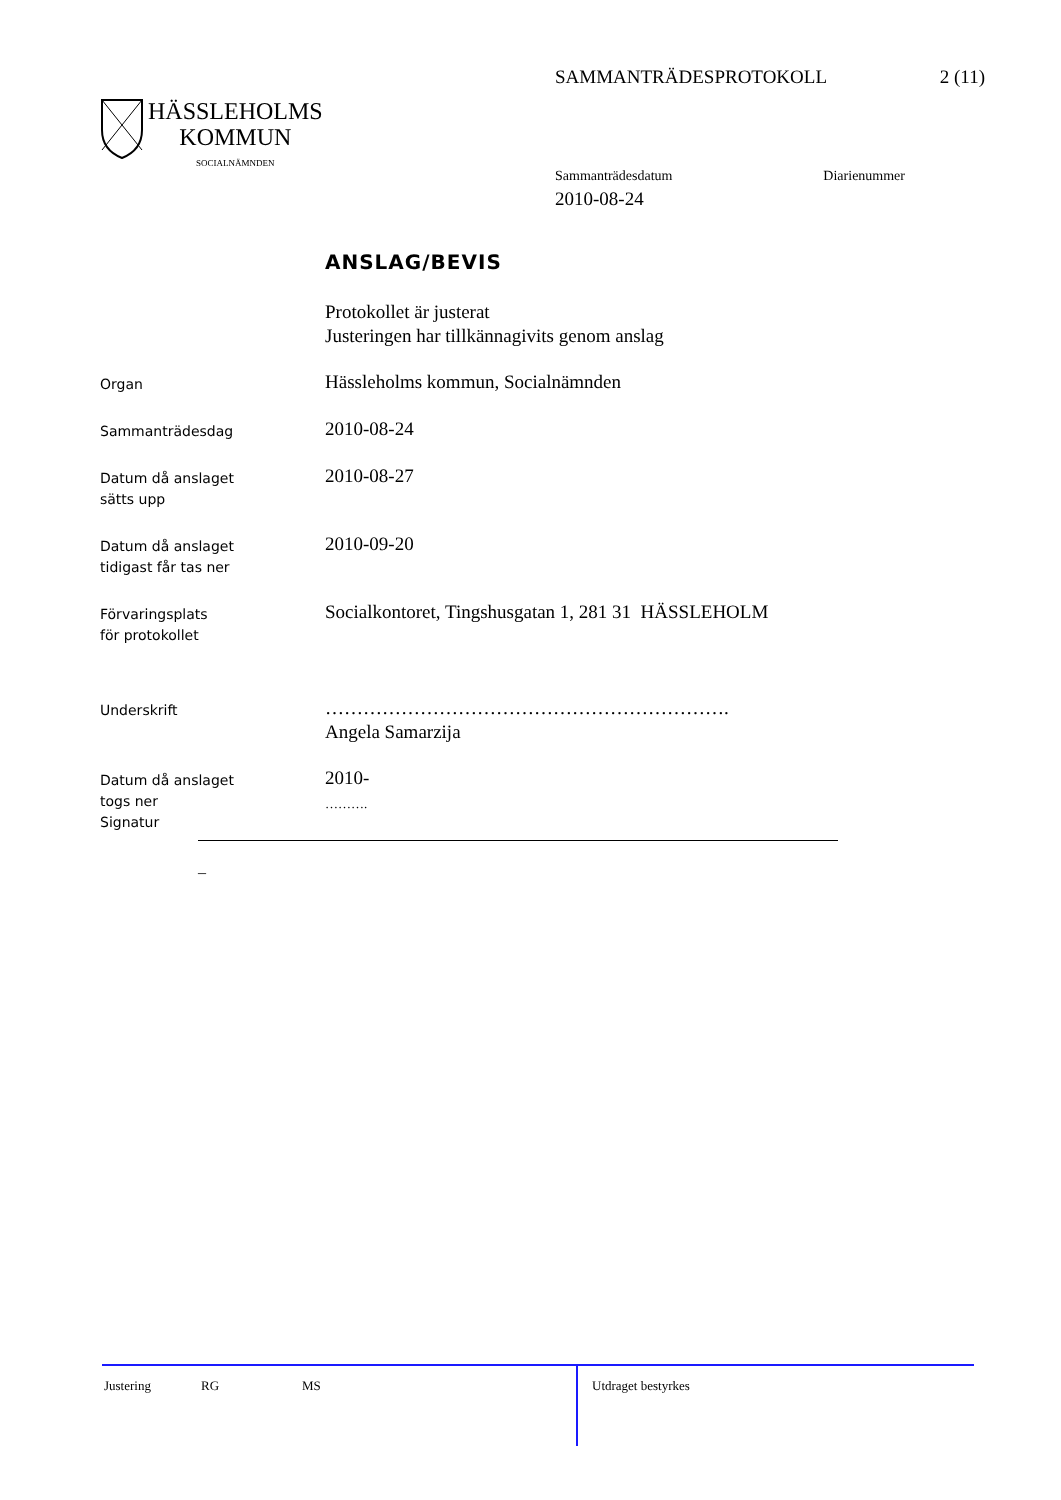SAMMANTRÄDESPROTOKOLL 2 (11)
HÄSSLEHOLMS
KOMMUN
SOCIALNÄMNDEN
Sammanträdesdatum Diarienummer
2010-08-24
ANSLAG/BEVIS
Protokollet är justerat
Justeringen har tillkännagivits genom anslag
Organ
Hässleholms kommun, Socialnämnden
Sammanträdesdag
2010-08-24
Datum då anslaget
sätts upp
2010-08-27
Datum då anslaget
tidigast får tas ner
2010-09-20
Förvaringsplats
för protokollet
Socialkontoret, Tingshusgatan 1, 281 31 HÄSSLEHOLM
Underskrift
……………………………………………………….
Angela Samarzija
Datum då anslaget
togs ner
Signatur
2010-
……….
_
Justering RG MS Utdraget bestyrkes